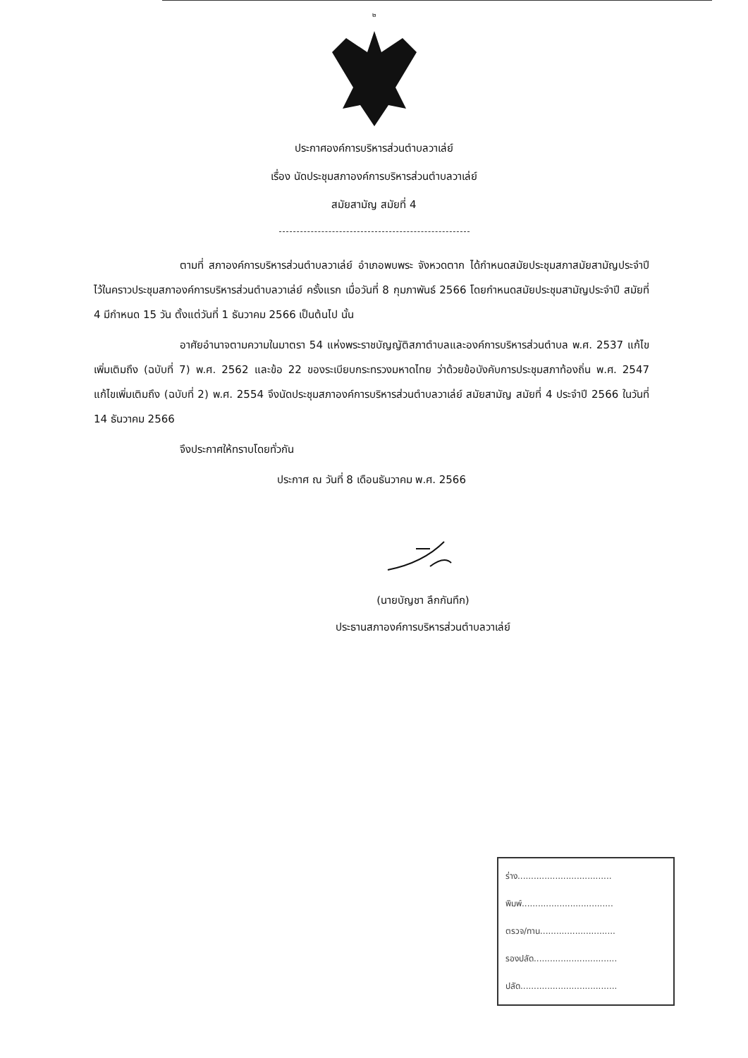๒
ประกาศองค์การบริหารส่วนตำบลวาเล่ย์
เรื่อง นัดประชุมสภาองค์การบริหารส่วนตำบลวาเล่ย์
สมัยสามัญ สมัยที่ 4
ตามที่ สภาองค์การบริหารส่วนตำบลวาเล่ย์ อำเภอพบพระ จังหวดตาก ได้กำหนดสมัยประชุมสภาสมัยสามัญประจำปีไว้ในคราวประชุมสภาองค์การบริหารส่วนตำบลวาเล่ย์ ครั้งแรก เมื่อวันที่ 8 กุมภาพันธ์ 2566 โดยกำหนดสมัยประชุมสามัญประจำปี สมัยที่ 4 มีกำหนด 15 วัน ตั้งแต่วันที่ 1 ธันวาคม 2566 เป็นต้นไป นั้น
อาศัยอำนาจตามความในมาตรา 54 แห่งพระราชบัญญัติสภาตำบลและองค์การบริหารส่วนตำบล พ.ศ. 2537 แก้ไขเพิ่มเติมถึง (ฉบับที่ 7) พ.ศ. 2562 และข้อ 22 ของระเบียบกระทรวงมหาดไทย ว่าด้วยข้อบังคับการประชุมสภาท้องถิ่น พ.ศ. 2547 แก้ไขเพิ่มเติมถึง (ฉบับที่ 2) พ.ศ. 2554 จึงนัดประชุมสภาองค์การบริหารส่วนตำบลวาเล่ย์ สมัยสามัญ สมัยที่ 4 ประจำปี 2566 ในวันที่ 14 ธันวาคม 2566
จึงประกาศให้ทราบโดยทั่วกัน
ประกาศ ณ วันที่ 8 เดือนธันวาคม พ.ศ. 2566
(นายบัญชา ลึกกันทึก)
ประธานสภาองค์การบริหารส่วนตำบลวาเล่ย์
ร่าง...................................
พิมพ์..................................
ตรวจ/ทาน............................
รองปลัด...............................
ปลัด....................................